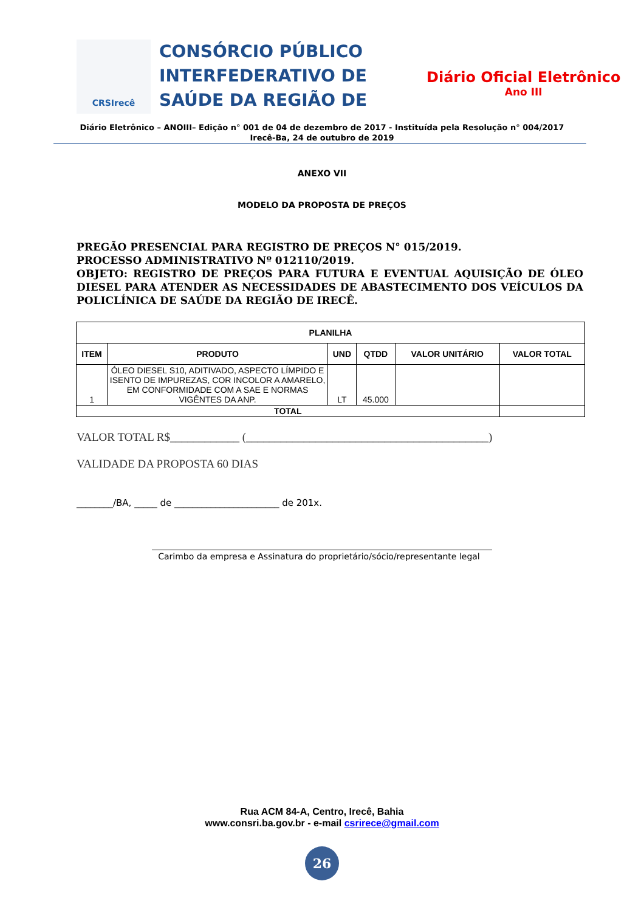CRSIrecê
CONSÓRCIO PÚBLICO INTERFEDERATIVO DE SAÚDE DA REGIÃO DE
Diário Oficial Eletrônico
Ano III
Diário Eletrônico – ANOIII– Edição n° 001 de 04 de dezembro de 2017 - Instituída pela Resolução n° 004/2017
Irecê-Ba, 24 de outubro de 2019
ANEXO VII
MODELO DA PROPOSTA DE PREÇOS
PREGÃO PRESENCIAL PARA REGISTRO DE PREÇOS N° 015/2019.
PROCESSO ADMINISTRATIVO Nº 012110/2019.
OBJETO: REGISTRO DE PREÇOS PARA FUTURA E EVENTUAL AQUISIÇÃO DE ÓLEO DIESEL PARA ATENDER AS NECESSIDADES DE ABASTECIMENTO DOS VEÍCULOS DA POLICLÍNICA DE SAÚDE DA REGIÃO DE IRECÊ.
| PLANILHA | | | | | |
| --- | --- | --- | --- | --- | --- |
| ITEM | PRODUTO | UND | QTDD | VALOR UNITÁRIO | VALOR TOTAL |
| 1 | ÓLEO DIESEL S10, ADITIVADO, ASPECTO LÍMPIDO E ISENTO DE IMPUREZAS, COR INCOLOR A AMARELO, EM CONFORMIDADE COM A SAE E NORMAS VIGÊNTES DA ANP. | LT | 45.000 | | |
| TOTAL | | | | | |
VALOR TOTAL R$____________ (__________________________________________)
VALIDADE DA PROPOSTA 60 DIAS
________/BA, _____ de _______________________ de 201x.
Carimbo da empresa e Assinatura do proprietário/sócio/representante legal
Rua ACM 84-A, Centro, Irecê, Bahia
www.consri.ba.gov.br - e-mail csrirece@gmail.com
26